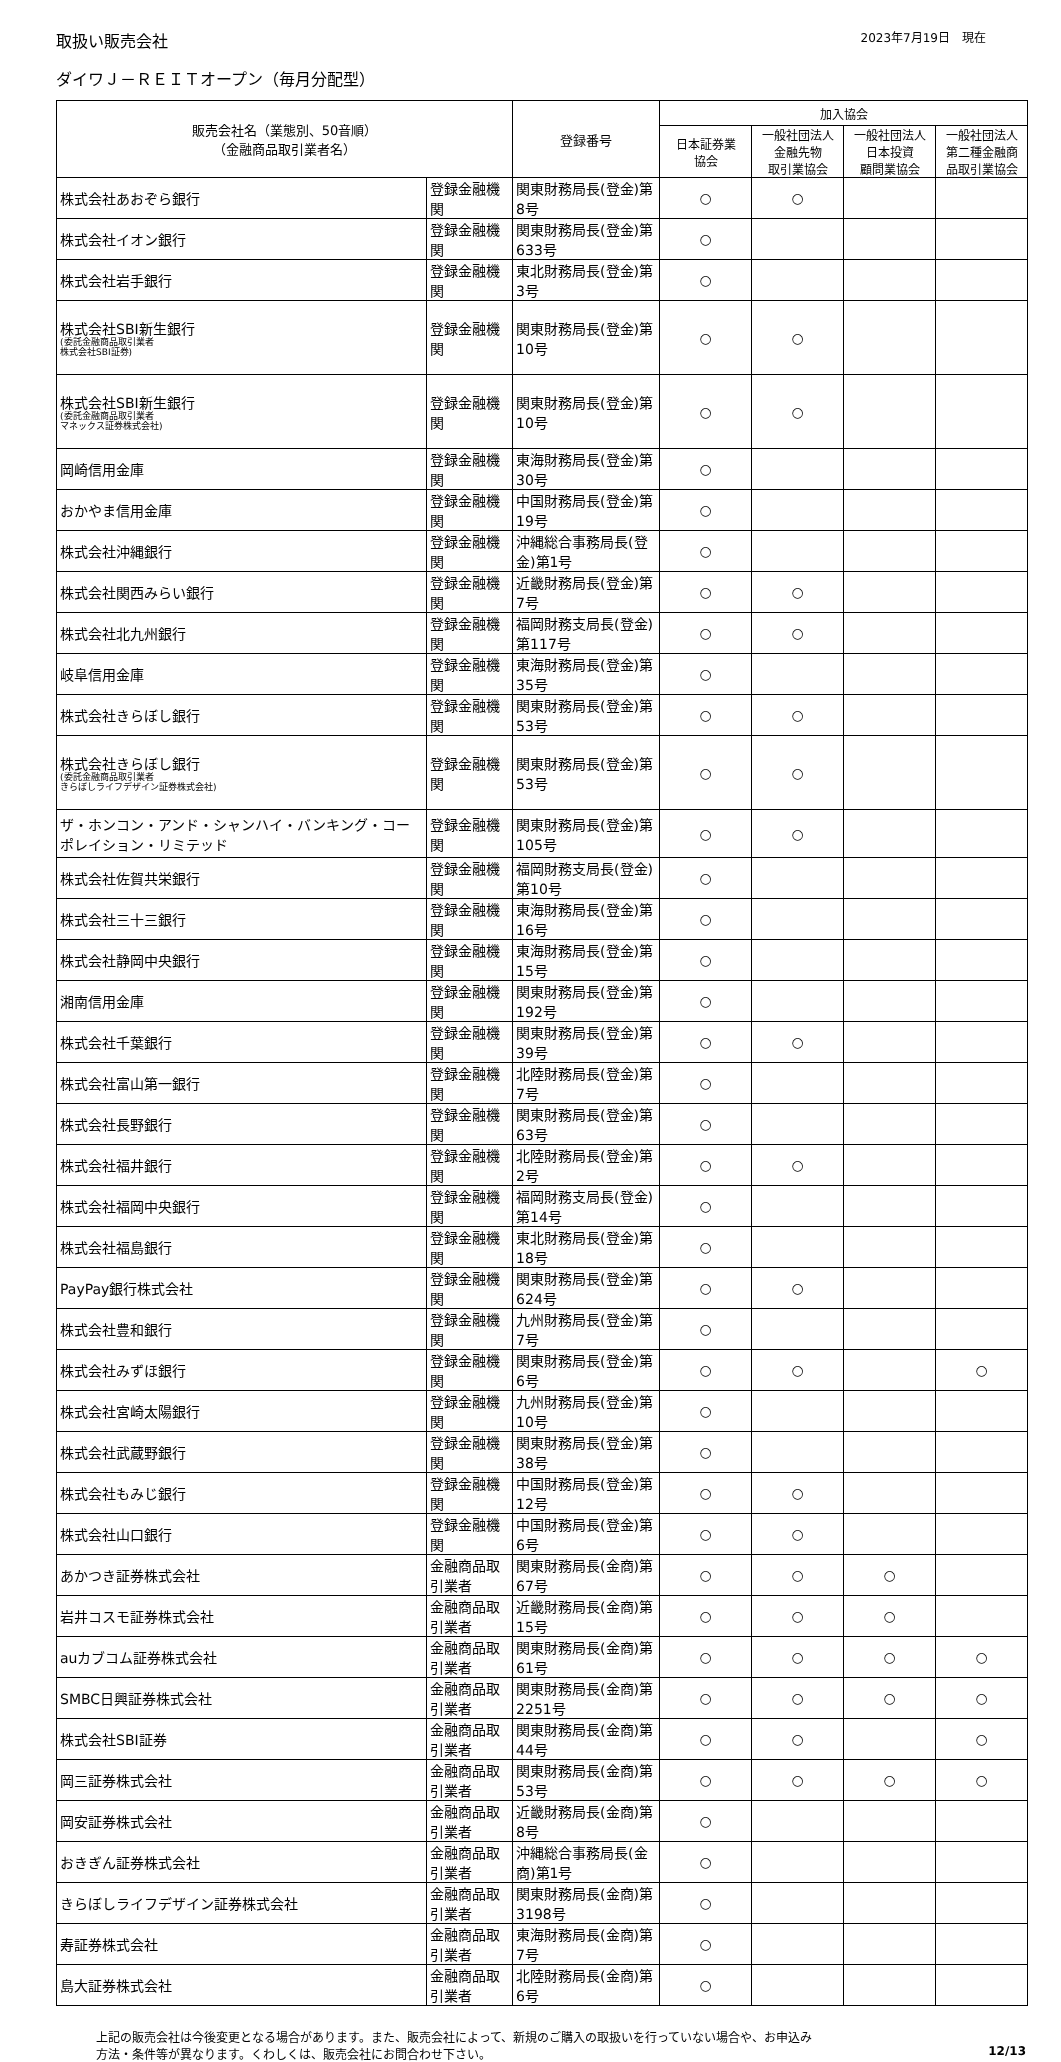取扱い販売会社 2023年7月19日　現在
ダイワＪ－ＲＥＩＴオープン（毎月分配型）
| 販売会社名（業態別、50音順） （金融商品取引業者名） | | 登録番号 | 加入協会 | | | |
| --- | --- | --- | --- | --- | --- | --- |
| | | | 日本証券業 協会 | 一般社団法人 金融先物 取引業協会 | 一般社団法人 日本投資 顧問業協会 | 一般社団法人 第二種金融商 品取引業協会 |
| 株式会社あおぞら銀行 | 登録金融機関 | 関東財務局長(登金)第8号 | ○ | ○ | | |
| 株式会社イオン銀行 | 登録金融機関 | 関東財務局長(登金)第633号 | ○ | | | |
| 株式会社岩手銀行 | 登録金融機関 | 東北財務局長(登金)第3号 | ○ | | | |
| 株式会社SBI新生銀行 (委託金融商品取引業者 株式会社SBI証券) | 登録金融機関 | 関東財務局長(登金)第10号 | ○ | ○ | | |
| 株式会社SBI新生銀行 (委託金融商品取引業者 マネックス証券株式会社) | 登録金融機関 | 関東財務局長(登金)第10号 | ○ | ○ | | |
| 岡崎信用金庫 | 登録金融機関 | 東海財務局長(登金)第30号 | ○ | | | |
| おかやま信用金庫 | 登録金融機関 | 中国財務局長(登金)第19号 | ○ | | | |
| 株式会社沖縄銀行 | 登録金融機関 | 沖縄総合事務局長(登金)第1号 | ○ | | | |
| 株式会社関西みらい銀行 | 登録金融機関 | 近畿財務局長(登金)第7号 | ○ | ○ | | |
| 株式会社北九州銀行 | 登録金融機関 | 福岡財務支局長(登金)第117号 | ○ | ○ | | |
| 岐阜信用金庫 | 登録金融機関 | 東海財務局長(登金)第35号 | ○ | | | |
| 株式会社きらぼし銀行 | 登録金融機関 | 関東財務局長(登金)第53号 | ○ | ○ | | |
| 株式会社きらぼし銀行 (委託金融商品取引業者 きらぼしライフデザイン証券株式会社) | 登録金融機関 | 関東財務局長(登金)第53号 | ○ | ○ | | |
| ザ・ホンコン・アンド・シャンハイ・バンキング・コーポレイション・リミテッド | 登録金融機関 | 関東財務局長(登金)第105号 | ○ | ○ | | |
| 株式会社佐賀共栄銀行 | 登録金融機関 | 福岡財務支局長(登金)第10号 | ○ | | | |
| 株式会社三十三銀行 | 登録金融機関 | 東海財務局長(登金)第16号 | ○ | | | |
| 株式会社静岡中央銀行 | 登録金融機関 | 東海財務局長(登金)第15号 | ○ | | | |
| 湘南信用金庫 | 登録金融機関 | 関東財務局長(登金)第192号 | ○ | | | |
| 株式会社千葉銀行 | 登録金融機関 | 関東財務局長(登金)第39号 | ○ | ○ | | |
| 株式会社富山第一銀行 | 登録金融機関 | 北陸財務局長(登金)第7号 | ○ | | | |
| 株式会社長野銀行 | 登録金融機関 | 関東財務局長(登金)第63号 | ○ | | | |
| 株式会社福井銀行 | 登録金融機関 | 北陸財務局長(登金)第2号 | ○ | ○ | | |
| 株式会社福岡中央銀行 | 登録金融機関 | 福岡財務支局長(登金)第14号 | ○ | | | |
| 株式会社福島銀行 | 登録金融機関 | 東北財務局長(登金)第18号 | ○ | | | |
| PayPay銀行株式会社 | 登録金融機関 | 関東財務局長(登金)第624号 | ○ | ○ | | |
| 株式会社豊和銀行 | 登録金融機関 | 九州財務局長(登金)第7号 | ○ | | | |
| 株式会社みずほ銀行 | 登録金融機関 | 関東財務局長(登金)第6号 | ○ | ○ | | ○ |
| 株式会社宮崎太陽銀行 | 登録金融機関 | 九州財務局長(登金)第10号 | ○ | | | |
| 株式会社武蔵野銀行 | 登録金融機関 | 関東財務局長(登金)第38号 | ○ | | | |
| 株式会社もみじ銀行 | 登録金融機関 | 中国財務局長(登金)第12号 | ○ | ○ | | |
| 株式会社山口銀行 | 登録金融機関 | 中国財務局長(登金)第6号 | ○ | ○ | | |
| あかつき証券株式会社 | 金融商品取引業者 | 関東財務局長(金商)第67号 | ○ | ○ | ○ | |
| 岩井コスモ証券株式会社 | 金融商品取引業者 | 近畿財務局長(金商)第15号 | ○ | ○ | ○ | |
| auカブコム証券株式会社 | 金融商品取引業者 | 関東財務局長(金商)第61号 | ○ | ○ | ○ | ○ |
| SMBC日興証券株式会社 | 金融商品取引業者 | 関東財務局長(金商)第2251号 | ○ | ○ | ○ | ○ |
| 株式会社SBI証券 | 金融商品取引業者 | 関東財務局長(金商)第44号 | ○ | ○ | | ○ |
| 岡三証券株式会社 | 金融商品取引業者 | 関東財務局長(金商)第53号 | ○ | ○ | ○ | ○ |
| 岡安証券株式会社 | 金融商品取引業者 | 近畿財務局長(金商)第8号 | ○ | | | |
| おきぎん証券株式会社 | 金融商品取引業者 | 沖縄総合事務局長(金商)第1号 | ○ | | | |
| きらぼしライフデザイン証券株式会社 | 金融商品取引業者 | 関東財務局長(金商)第3198号 | ○ | | | |
| 寿証券株式会社 | 金融商品取引業者 | 東海財務局長(金商)第7号 | ○ | | | |
| 島大証券株式会社 | 金融商品取引業者 | 北陸財務局長(金商)第6号 | ○ | | | |
上記の販売会社は今後変更となる場合があります。また、販売会社によって、新規のご購入の取扱いを行っていない場合や、お申込み
方法・条件等が異なります。くわしくは、販売会社にお問合わせ下さい。 12/13